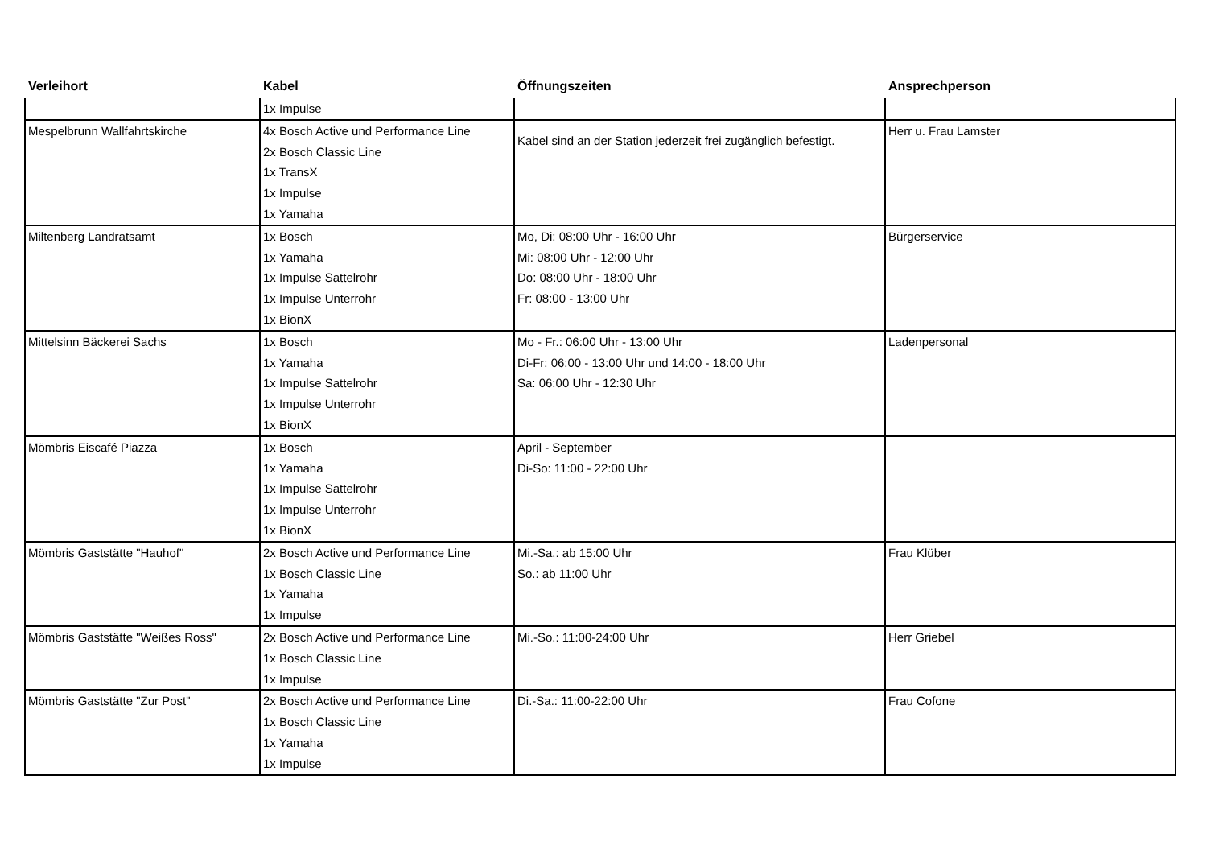| Verleihort | Kabel | Öffnungszeiten | Ansprechperson |
| --- | --- | --- | --- |
| | 1x Impulse | | |
| Mespelbrunn Wallfahrtskirche | 4x Bosch Active und Performance Line 2x Bosch Classic Line 1x TransX 1x Impulse 1x Yamaha | Kabel sind an der Station jederzeit frei zugänglich befestigt. | Herr u. Frau Lamster |
| Miltenberg Landratsamt | 1x Bosch 1x Yamaha 1x Impulse Sattelrohr 1x Impulse Unterrohr 1x BionX | Mo, Di: 08:00 Uhr - 16:00 Uhr Mi: 08:00 Uhr - 12:00 Uhr Do: 08:00 Uhr - 18:00 Uhr Fr: 08:00 - 13:00 Uhr | Bürgerservice |
| Mittelsinn Bäckerei Sachs | 1x Bosch 1x Yamaha 1x Impulse Sattelrohr 1x Impulse Unterrohr 1x BionX | Mo - Fr.: 06:00 Uhr - 13:00 Uhr Di-Fr: 06:00 - 13:00 Uhr und 14:00 - 18:00 Uhr Sa: 06:00 Uhr - 12:30 Uhr | Ladenpersonal |
| Mömbris Eiscafé Piazza | 1x Bosch 1x Yamaha 1x Impulse Sattelrohr 1x Impulse Unterrohr 1x BionX | April - September Di-So: 11:00 - 22:00 Uhr | |
| Mömbris Gaststätte "Hauhof" | 2x Bosch Active und Performance Line 1x Bosch Classic Line 1x Yamaha 1x Impulse | Mi.-Sa.: ab 15:00 Uhr So.: ab 11:00 Uhr | Frau Klüber |
| Mömbris Gaststätte "Weißes Ross" | 2x Bosch Active und Performance Line 1x Bosch Classic Line 1x Impulse | Mi.-So.: 11:00-24:00 Uhr | Herr Griebel |
| Mömbris Gaststätte "Zur Post" | 2x Bosch Active und Performance Line 1x Bosch Classic Line 1x Yamaha 1x Impulse | Di.-Sa.: 11:00-22:00 Uhr | Frau Cofone |